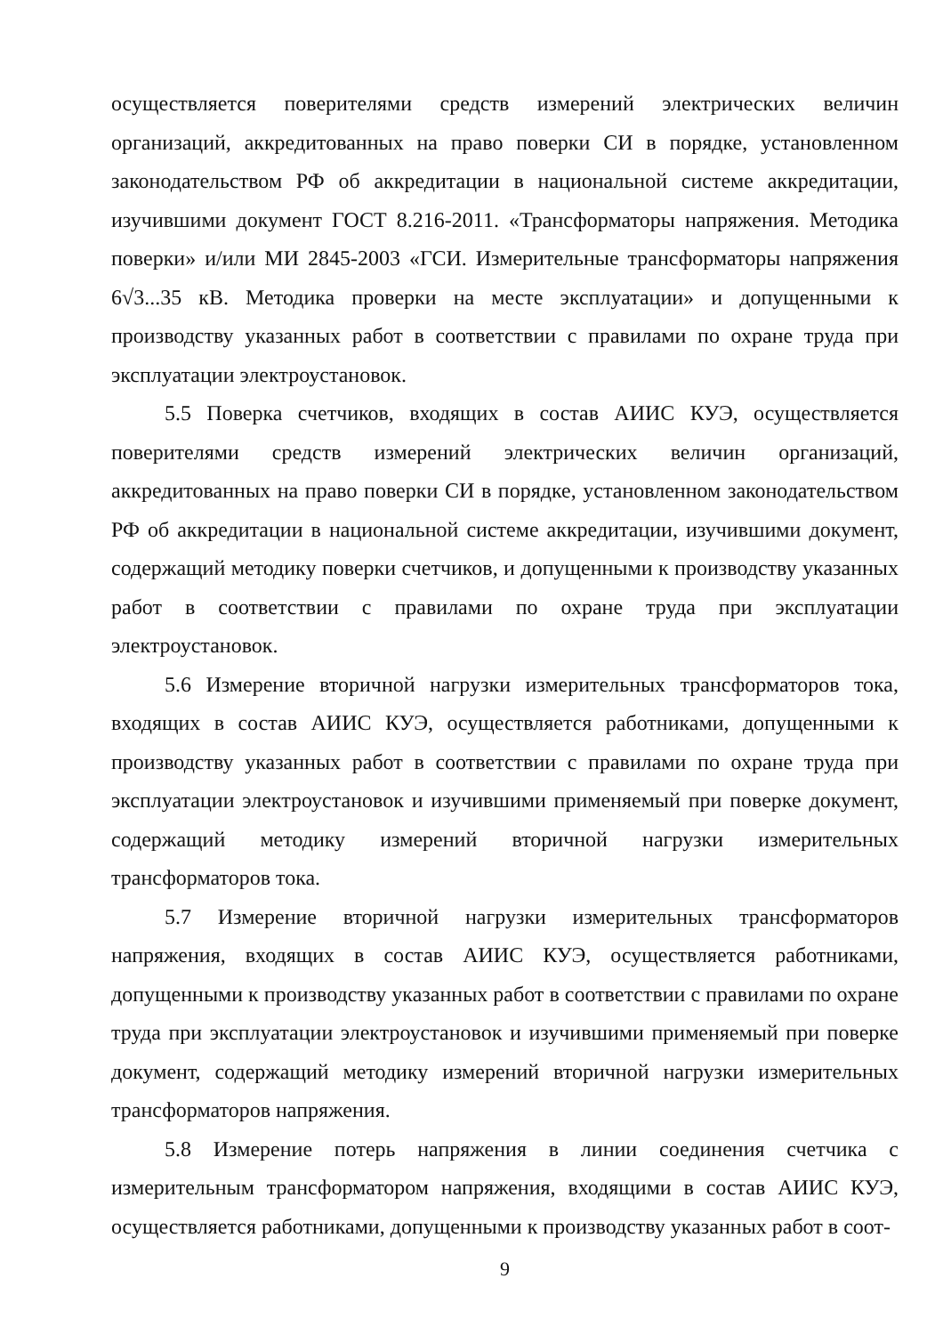осуществляется поверителями средств измерений электрических величин организаций, аккредитованных на право поверки СИ в порядке, установленном законодательством РФ об аккредитации в национальной системе аккредитации, изучившими документ ГОСТ 8.216-2011. «Трансформаторы напряжения. Методика поверки» и/или МИ 2845-2003 «ГСИ. Измерительные трансформаторы напряжения 6√3...35 кВ. Методика проверки на месте эксплуатации» и допущенными к производству указанных работ в соответствии с правилами по охране труда при эксплуатации электроустановок.
5.5 Поверка счетчиков, входящих в состав АИИС КУЭ, осуществляется поверителями средств измерений электрических величин организаций, аккредитованных на право поверки СИ в порядке, установленном законодательством РФ об аккредитации в национальной системе аккредитации, изучившими документ, содержащий методику поверки счетчиков, и допущенными к производству указанных работ в соответствии с правилами по охране труда при эксплуатации электроустановок.
5.6 Измерение вторичной нагрузки измерительных трансформаторов тока, входящих в состав АИИС КУЭ, осуществляется работниками, допущенными к производству указанных работ в соответствии с правилами по охране труда при эксплуатации электроустановок и изучившими применяемый при поверке документ, содержащий методику измерений вторичной нагрузки измерительных трансформаторов тока.
5.7 Измерение вторичной нагрузки измерительных трансформаторов напряжения, входящих в состав АИИС КУЭ, осуществляется работниками, допущенными к производству указанных работ в соответствии с правилами по охране труда при эксплуатации электроустановок и изучившими применяемый при поверке документ, содержащий методику измерений вторичной нагрузки измерительных трансформаторов напряжения.
5.8 Измерение потерь напряжения в линии соединения счетчика с измерительным трансформатором напряжения, входящими в состав АИИС КУЭ, осуществляется работниками, допущенными к производству указанных работ в соот-
9